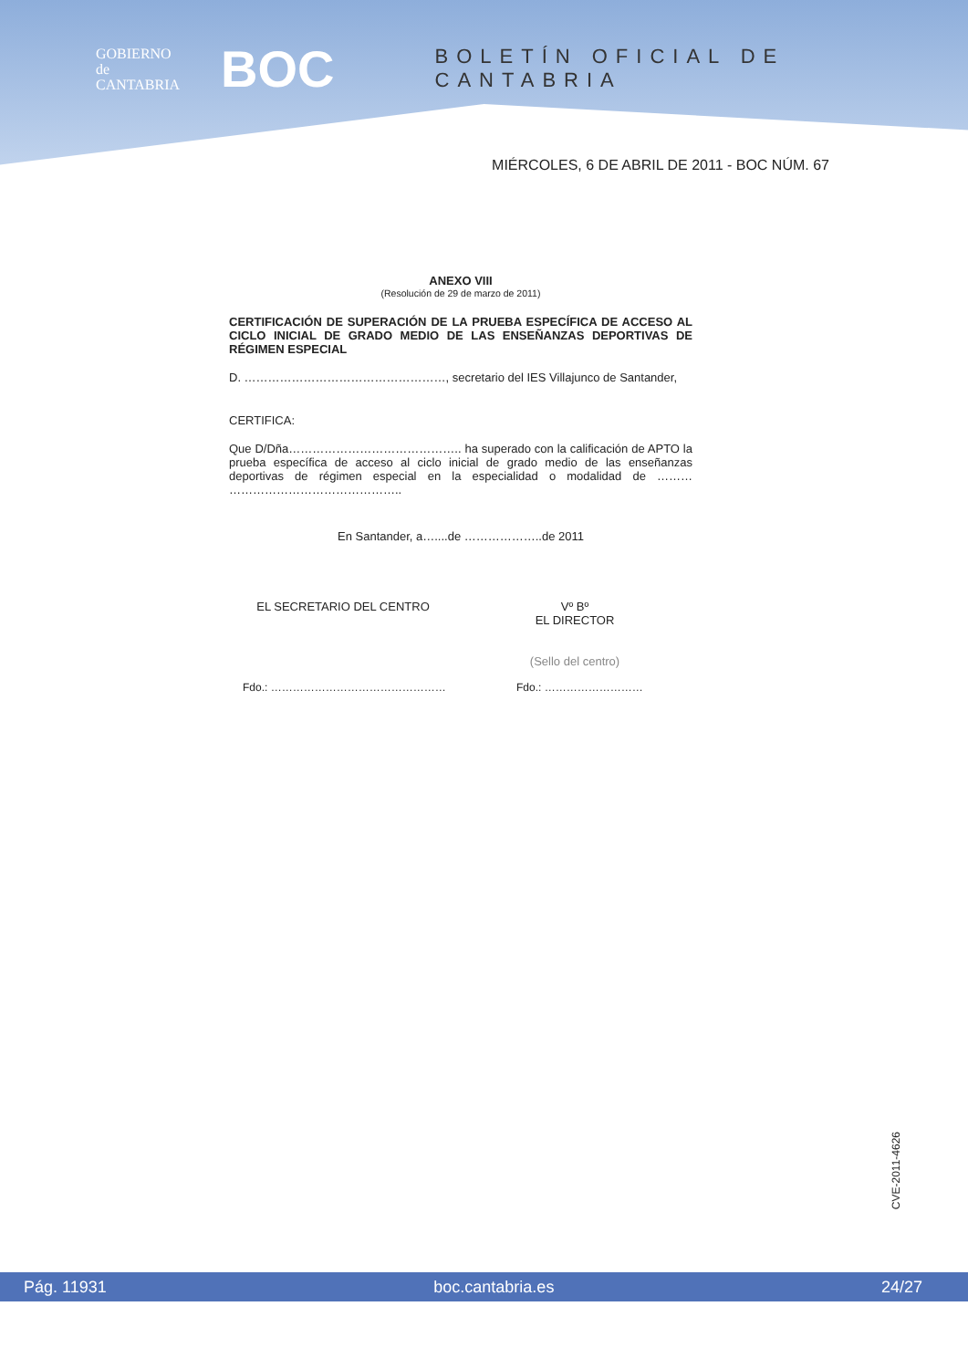GOBIERNO
de
CANTABRIA
BOC
BOLETÍN OFICIAL DE CANTABRIA
MIÉRCOLES, 6 DE ABRIL DE 2011 - BOC NÚM. 67
ANEXO VIII
(Resolución de 29 de marzo de 2011)
CERTIFICACIÓN DE SUPERACIÓN DE LA PRUEBA ESPECÍFICA DE ACCESO AL CICLO INICIAL DE GRADO MEDIO DE LAS ENSEÑANZAS DEPORTIVAS DE RÉGIMEN ESPECIAL
D. ……………………………………………, secretario del IES Villajunco de Santander,
CERTIFICA:
Que D/Dña…………………………………….. ha superado con la calificación de APTO la prueba específica de acceso al ciclo inicial de grado medio de las enseñanzas deportivas de régimen especial en la especialidad o modalidad de ……… ……………………………………..
En Santander, a…....de ………………..de 2011
EL SECRETARIO DEL CENTRO Vº Bº
EL DIRECTOR
(Sello del centro)
Fdo.: ………………………………………… Fdo.: ………………………
CVE-2011-4626
Pág. 11931 boc.cantabria.es 24/27